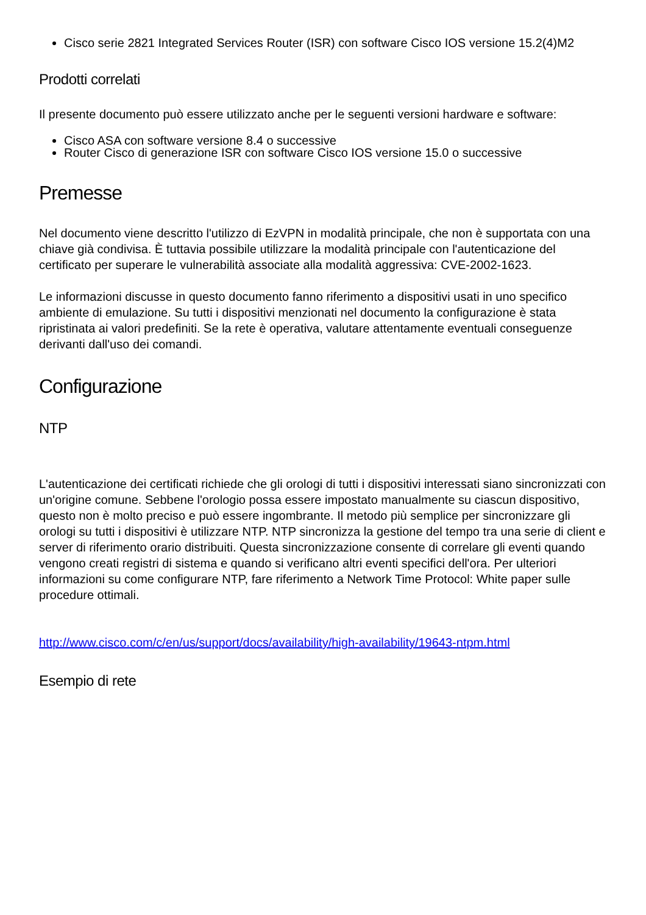Cisco serie 2821 Integrated Services Router (ISR) con software Cisco IOS versione 15.2(4)M2
Prodotti correlati
Il presente documento può essere utilizzato anche per le seguenti versioni hardware e software:
Cisco ASA con software versione 8.4 o successive
Router Cisco di generazione ISR con software Cisco IOS versione 15.0 o successive
Premesse
Nel documento viene descritto l'utilizzo di EzVPN in modalità principale, che non è supportata con una chiave già condivisa. È tuttavia possibile utilizzare la modalità principale con l'autenticazione del certificato per superare le vulnerabilità associate alla modalità aggressiva: CVE-2002-1623.
Le informazioni discusse in questo documento fanno riferimento a dispositivi usati in uno specifico ambiente di emulazione. Su tutti i dispositivi menzionati nel documento la configurazione è stata ripristinata ai valori predefiniti. Se la rete è operativa, valutare attentamente eventuali conseguenze derivanti dall'uso dei comandi.
Configurazione
NTP
L'autenticazione dei certificati richiede che gli orologi di tutti i dispositivi interessati siano sincronizzati con un'origine comune. Sebbene l'orologio possa essere impostato manualmente su ciascun dispositivo, questo non è molto preciso e può essere ingombrante. Il metodo più semplice per sincronizzare gli orologi su tutti i dispositivi è utilizzare NTP. NTP sincronizza la gestione del tempo tra una serie di client e server di riferimento orario distribuiti. Questa sincronizzazione consente di correlare gli eventi quando vengono creati registri di sistema e quando si verificano altri eventi specifici dell'ora. Per ulteriori informazioni su come configurare NTP, fare riferimento a Network Time Protocol: White paper sulle procedure ottimali.
http://www.cisco.com/c/en/us/support/docs/availability/high-availability/19643-ntpm.html
Esempio di rete